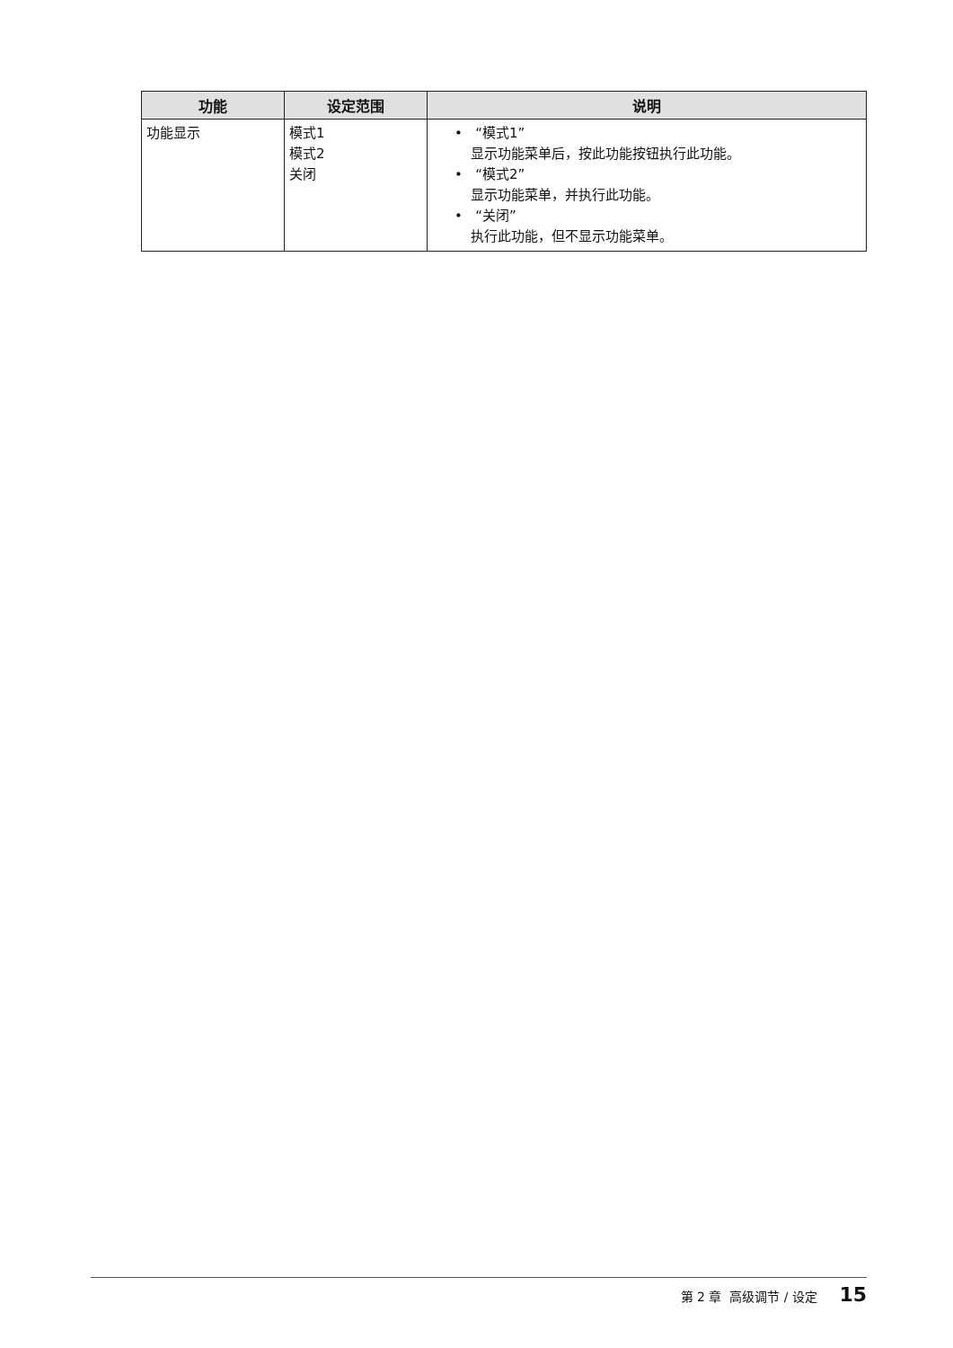| 功能 | 设定范围 | 说明 |
| --- | --- | --- |
| 功能显示 | 模式1 模式2 关闭 | • “模式1” 显示功能菜单后，按此功能按钮执行此功能。 • “模式2” 显示功能菜单，并执行此功能。 • “关闭” 执行此功能，但不显示功能菜单。 |
第 2 章 高级调节 / 设定 15